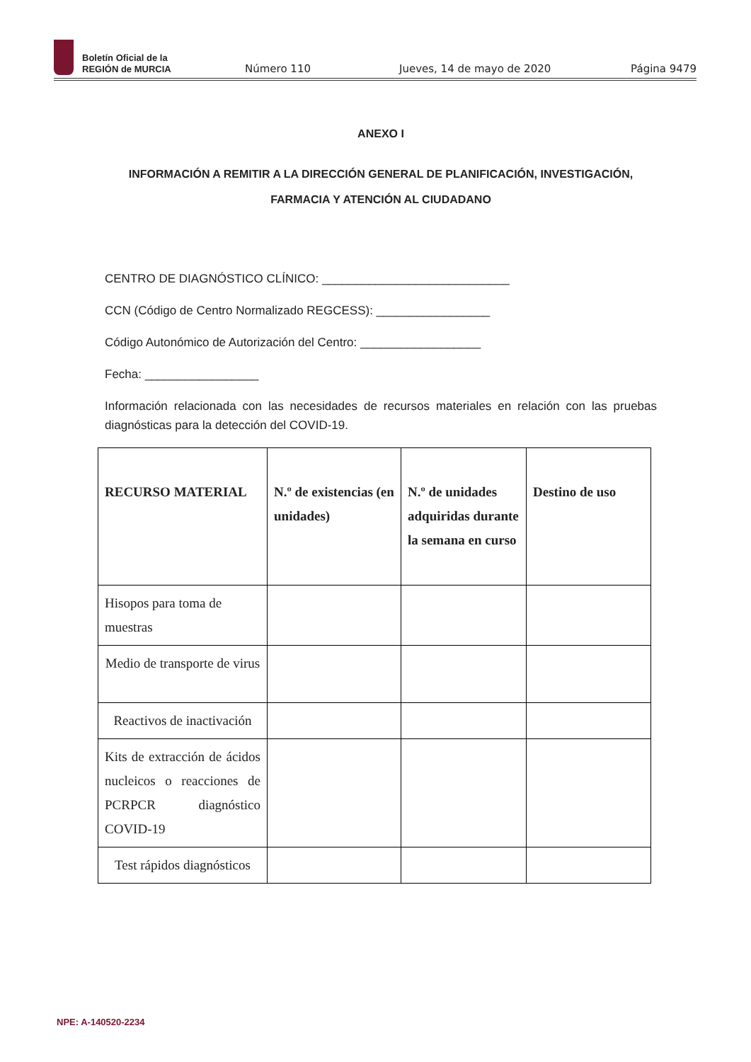Boletín Oficial de la
REGIÓN de MURCIA
Número 110 Jueves, 14 de mayo de 2020 Página 9479
ANEXO I
INFORMACIÓN A REMITIR A LA DIRECCIÓN GENERAL DE PLANIFICACIÓN, INVESTIGACIÓN, FARMACIA Y ATENCIÓN AL CIUDADANO
CENTRO DE DIAGNÓSTICO CLÍNICO: ____________________________
CCN (Código de Centro Normalizado REGCESS): _________________
Código Autonómico de Autorización del Centro: __________________
Fecha: _________________
Información relacionada con las necesidades de recursos materiales en relación con las pruebas diagnósticas para la detección del COVID-19.
| RECURSO MATERIAL | N.º de existencias (en unidades) | N.º de unidades adquiridas durante la semana en curso | Destino de uso |
| --- | --- | --- | --- |
| Hisopos para toma de muestras | | | |
| Medio de transporte de virus | | | |
| Reactivos de inactivación | | | |
| Kits de extracción de ácidos nucleicos o reacciones de PCRPCR diagnóstico COVID-19 | | | |
| Test rápidos diagnósticos | | | |
NPE: A-140520-2234